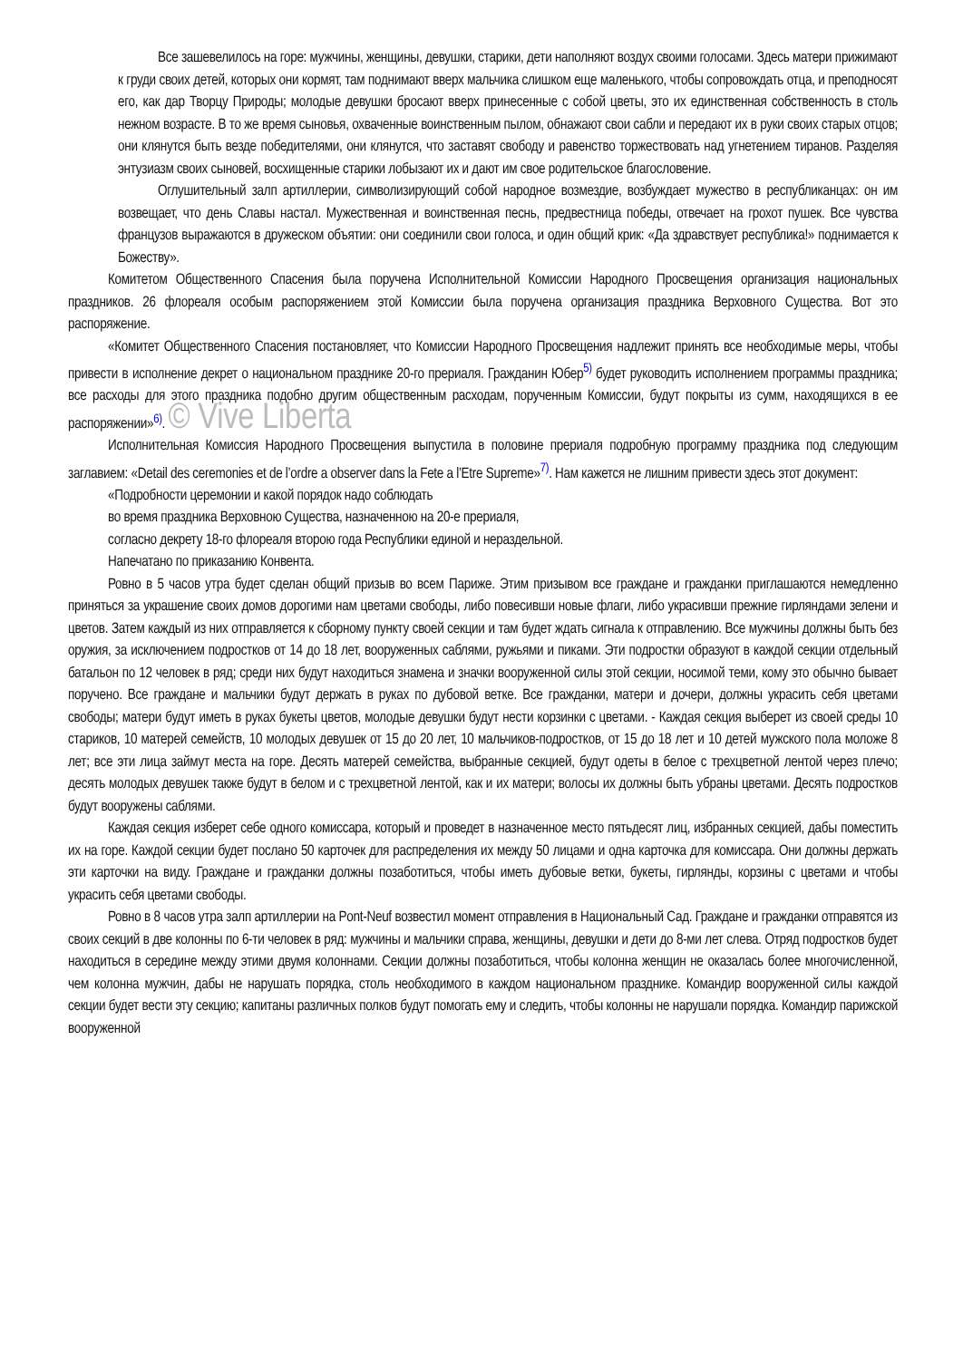Все зашевелилось на горе: мужчины, женщины, девушки, старики, дети наполняют воздух своими голосами. Здесь матери прижимают к груди своих детей, которых они кормят, там поднимают вверх мальчика слишком еще маленького, чтобы сопровождать отца, и преподносят его, как дар Творцу Природы; молодые девушки бросают вверх принесенные с собой цветы, это их единственная собственность в столь нежном возрасте. В то же время сыновья, охваченные воинственным пылом, обнажают свои сабли и передают их в руки своих старых отцов; они клянутся быть везде победителями, они клянутся, что заставят свободу и равенство торжествовать над угнетением тиранов. Разделяя энтузиазм своих сыновей, восхищенные старики лобызают их и дают им свое родительское благословение.
Оглушительный залп артиллерии, символизирующий собой народное возмездие, возбуждает мужество в республиканцах: он им возвещает, что день Славы настал. Мужественная и воинственная песнь, предвестница победы, отвечает на грохот пушек. Все чувства французов выражаются в дружеском объятии: они соединили свои голоса, и один общий крик: «Да здравствует республика!» поднимается к Божеству».
Комитетом Общественного Спасения была поручена Исполнительной Комиссии Народного Просвещения организация национальных праздников. 26 флореаля особым распоряжением этой Комиссии была поручена организация праздника Верховного Существа. Вот это распоряжение.
«Комитет Общественного Спасения постановляет, что Комиссии Народного Просвещения надлежит принять все необходимые меры, чтобы привести в исполнение декрет о национальном празднике 20-го прериаля. Гражданин Юбер<sup>5)</sup> будет руководить исполнением программы праздника; все расходы для этого праздника подобно другим общественным расходам, порученным Комиссии, будут покрыты из сумм, находящихся в ее распоряжении»<sup>6)</sup>. © Vive Liberta
Исполнительная Комиссия Народного Просвещения выпустила в половине прериаля подробную программу праздника под следующим заглавием: «Detail des ceremonies et de l’ordre a observer dans la Fete a l’Etre Supreme»<sup>7)</sup>. Нам кажется не лишним привести здесь этот документ:
«Подробности церемонии и какой порядок надо соблюдать
во время праздника Верховною Существа, назначенною на 20-е прериаля,
согласно декрету 18-го флореаля второю года Республики единой и нераздельной.
Напечатано по приказанию Конвента.
Ровно в 5 часов утра будет сделан общий призыв во всем Париже. Этим призывом все граждане и гражданки приглашаются немедленно приняться за украшение своих домов дорогими нам цветами свободы, либо повесивши новые флаги, либо украсивши прежние гирляндами зелени и цветов. Затем каждый из них отправляется к сборному пункту своей секции и там будет ждать сигнала к отправлению. Все мужчины должны быть без оружия, за исключением подростков от 14 до 18 лет, вооруженных саблями, ружьями и пиками. Эти подростки образуют в каждой секции отдельный батальон по 12 человек в ряд; среди них будут находиться знамена и значки вооруженной силы этой секции, носимой теми, кому это обычно бывает поручено. Все граждане и мальчики будут держать в руках по дубовой ветке. Все гражданки, матери и дочери, должны украсить себя цветами свободы; матери будут иметь в руках букеты цветов, молодые девушки будут нести корзинки с цветами. - Каждая секция выберет из своей среды 10 стариков, 10 матерей семейств, 10 молодых девушек от 15 до 20 лет, 10 мальчиков-подростков, от 15 до 18 лет и 10 детей мужского пола моложе 8 лет; все эти лица займут места на горе. Десять матерей семейства, выбранные секцией, будут одеты в белое с трехцветной лентой через плечо; десять молодых девушек также будут в белом и с трехцветной лентой, как и их матери; волосы их должны быть убраны цветами. Десять подростков будут вооружены саблями.
Каждая секция изберет себе одного комиссара, который и проведет в назначенное место пятьдесят лиц, избранных секцией, дабы поместить их на горе. Каждой секции будет послано 50 карточек для распределения их между 50 лицами и одна карточка для комиссара. Они должны держать эти карточки на виду. Граждане и гражданки должны позаботиться, чтобы иметь дубовые ветки, букеты, гирлянды, корзины с цветами и чтобы украсить себя цветами свободы.
Ровно в 8 часов утра залп артиллерии на Pont-Neuf возвестил момент отправления в Национальный Сад. Граждане и гражданки отправятся из своих секций в две колонны по 6-ти человек в ряд: мужчины и мальчики справа, женщины, девушки и дети до 8-ми лет слева. Отряд подростков будет находиться в середине между этими двумя колоннами. Секции должны позаботиться, чтобы колонна женщин не оказалась более многочисленной, чем колонна мужчин, дабы не нарушать порядка, столь необходимого в каждом национальном празднике. Командир вооруженной силы каждой секции будет вести эту секцию; капитаны различных полков будут помогать ему и следить, чтобы колонны не нарушали порядка. Командир парижской вооруженной